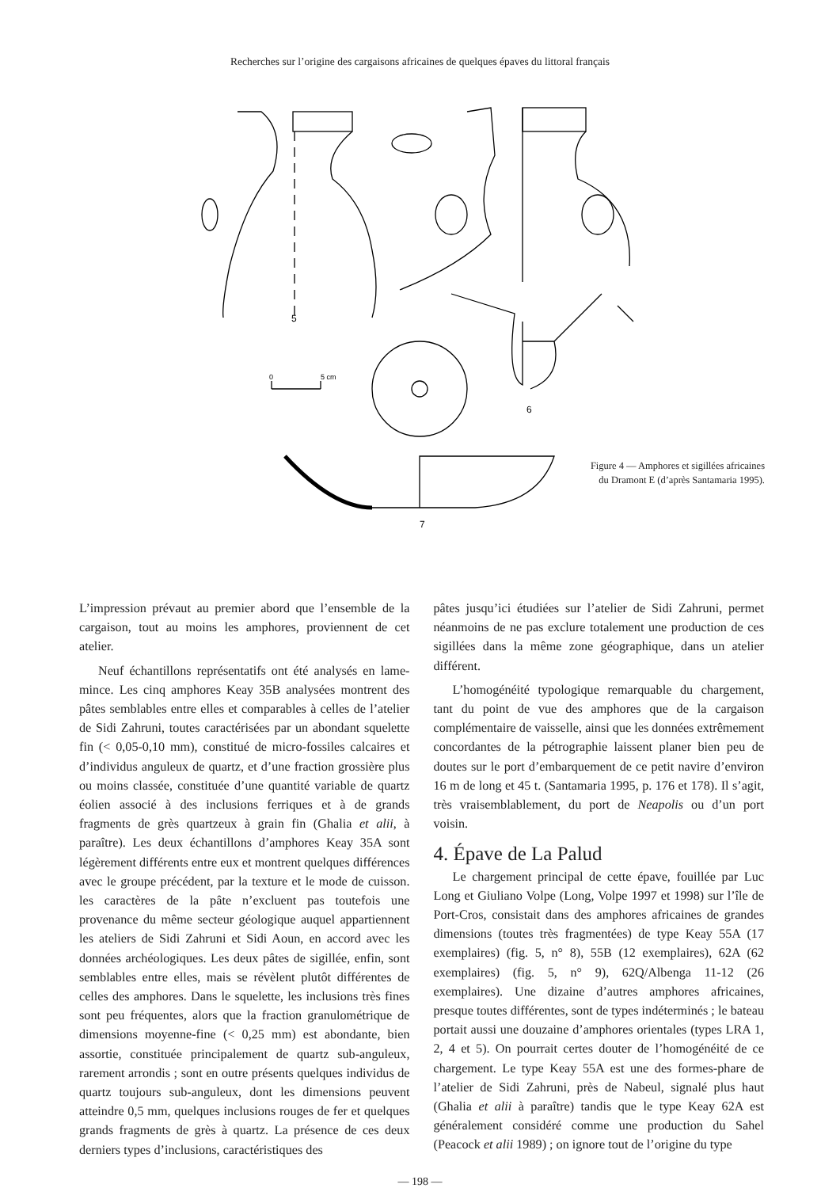Recherches sur l’origine des cargaisons africaines de quelques épaves du littoral français
5
6
7
0
5 cm
Figure 4 — Amphores et sigillées africaines
du Dramont E (d’après Santamaria 1995).
L’impression prévaut au premier abord que l’ensemble de la cargaison, tout au moins les amphores, proviennent de cet atelier.
Neuf échantillons représentatifs ont été analysés en lame-mince. Les cinq amphores Keay 35B analysées montrent des pâtes semblables entre elles et comparables à celles de l’atelier de Sidi Zahruni, toutes caractérisées par un abondant squelette fin (< 0,05-0,10 mm), constitué de micro-fossiles calcaires et d’individus anguleux de quartz, et d’une fraction grossière plus ou moins classée, constituée d’une quantité variable de quartz éolien associé à des inclusions ferriques et à de grands fragments de grès quartzeux à grain fin (Ghalia et alii, à paraître). Les deux échantillons d’amphores Keay 35A sont légèrement différents entre eux et montrent quelques différences avec le groupe précédent, par la texture et le mode de cuisson. les caractères de la pâte n’excluent pas toutefois une provenance du même secteur géologique auquel appartiennent les ateliers de Sidi Zahruni et Sidi Aoun, en accord avec les données archéologiques. Les deux pâtes de sigillée, enfin, sont semblables entre elles, mais se révèlent plutôt différentes de celles des amphores. Dans le squelette, les inclusions très fines sont peu fréquentes, alors que la fraction granulométrique de dimensions moyenne-fine (< 0,25 mm) est abondante, bien assortie, constituée principalement de quartz sub-anguleux, rarement arrondis ; sont en outre présents quelques individus de quartz toujours sub-anguleux, dont les dimensions peuvent atteindre 0,5 mm, quelques inclusions rouges de fer et quelques grands fragments de grès à quartz. La présence de ces deux derniers types d’inclusions, caractéristiques des
pâtes jusqu’ici étudiées sur l’atelier de Sidi Zahruni, permet néanmoins de ne pas exclure totalement une production de ces sigillées dans la même zone géographique, dans un atelier différent.
L’homogénéité typologique remarquable du chargement, tant du point de vue des amphores que de la cargaison complémentaire de vaisselle, ainsi que les données extrêmement concordantes de la pétrographie laissent planer bien peu de doutes sur le port d’embarquement de ce petit navire d’environ 16 m de long et 45 t. (Santamaria 1995, p. 176 et 178). Il s’agit, très vraisemblablement, du port de Neapolis ou d’un port voisin.
4. Épave de La Palud
Le chargement principal de cette épave, fouillée par Luc Long et Giuliano Volpe (Long, Volpe 1997 et 1998) sur l’île de Port-Cros, consistait dans des amphores africaines de grandes dimensions (toutes très fragmentées) de type Keay 55A (17 exemplaires) (fig. 5, n° 8), 55B (12 exemplaires), 62A (62 exemplaires) (fig. 5, n° 9), 62Q/Albenga 11-12 (26 exemplaires). Une dizaine d’autres amphores africaines, presque toutes différentes, sont de types indéterminés ; le bateau portait aussi une douzaine d’amphores orientales (types LRA 1, 2, 4 et 5). On pourrait certes douter de l’homogénéité de ce chargement. Le type Keay 55A est une des formes-phare de l’atelier de Sidi Zahruni, près de Nabeul, signalé plus haut (Ghalia et alii à paraître) tandis que le type Keay 62A est généralement considéré comme une production du Sahel (Peacock et alii 1989) ; on ignore tout de l’origine du type
— 198 —